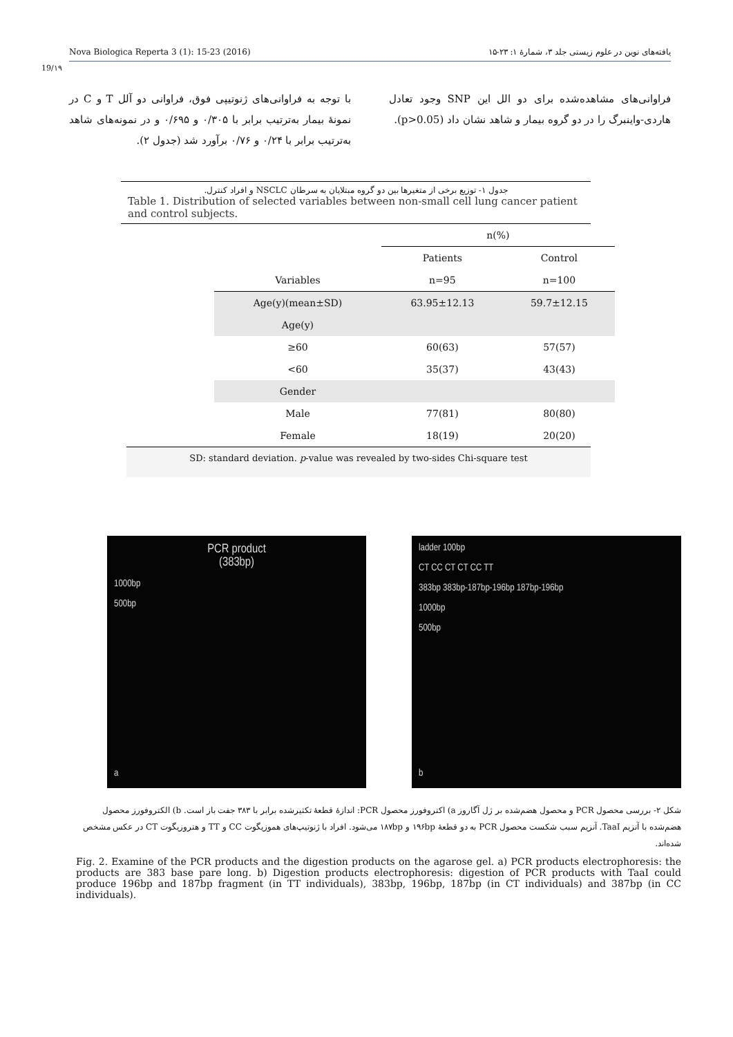Nova Biologica Reperta 3 (1): 15-23 (2016) یافته‌های نوین در علوم زیستی جلد ۳، شمارۀ ۱: ۲۳-۱۵
19/۱۹
با توجه به فراوانی‌های ژنوتیپی فوق، فراوانی دو آلل T و C در نمونۀ بیمار به‌ترتیب برابر با ۰/۳۰۵ و ۰/۶۹۵ و در نمونه‌های شاهد به‌ترتیب برابر با ۰/۲۴ و ۰/۷۶ برآورد شد (جدول ۲).
فراوانی‌های مشاهده‌شده برای دو الل این SNP وجود تعادل هاردی-واینبرگ را در دو گروه بیمار و شاهد نشان داد (p>0.05).
جدول ۱- توزیع برخی از متغیرها بین دو گروه مبتلایان به سرطان NSCLC و افراد کنترل.
Table 1. Distribution of selected variables between non-small cell lung cancer patient and control subjects.
| | n(%) | |
| | Patients | Control |
| Variables | n=95 | n=100 |
| Age(y)(mean±SD) | 63.95±12.13 | 59.7±12.15 |
| Age(y) | | |
| ≥60 | 60(63) | 57(57) |
| <60 | 35(37) | 43(43) |
| Gender | | |
| Male | 77(81) | 80(80) |
| Female | 18(19) | 20(20) |
SD: standard deviation. p-value was revealed by two-sides Chi-square test
PCR product
(383bp)
1000bp
500bp
a
ladder 100bp
CT CC CT CT CC TT
383bp 383bp-187bp-196bp 187bp-196bp
1000bp
500bp
b
شکل ۲- بررسی محصول PCR و محصول هضم‌شده بر ژل آگاروز a) اکتروفورز محصول PCR: اندازۀ قطعۀ تکثیرشده برابر با ۳۸۳ جفت باز است. b) الکتروفورز محصول هضم‌شده با آنزیم TaaI. آنزیم سبب شکست محصول PCR به دو قطعۀ ۱۹۶bp و ۱۸۷bp می‌شود. افراد با ژنوتیپ‌های هموزیگوت CC و TT و هتروزیگوت CT در عکس مشخص شده‌اند.
Fig. 2. Examine of the PCR products and the digestion products on the agarose gel. a) PCR products electrophoresis: the products are 383 base pare long. b) Digestion products electrophoresis: digestion of PCR products with TaaI could produce 196bp and 187bp fragment (in TT individuals), 383bp, 196bp, 187bp (in CT individuals) and 387bp (in CC individuals).